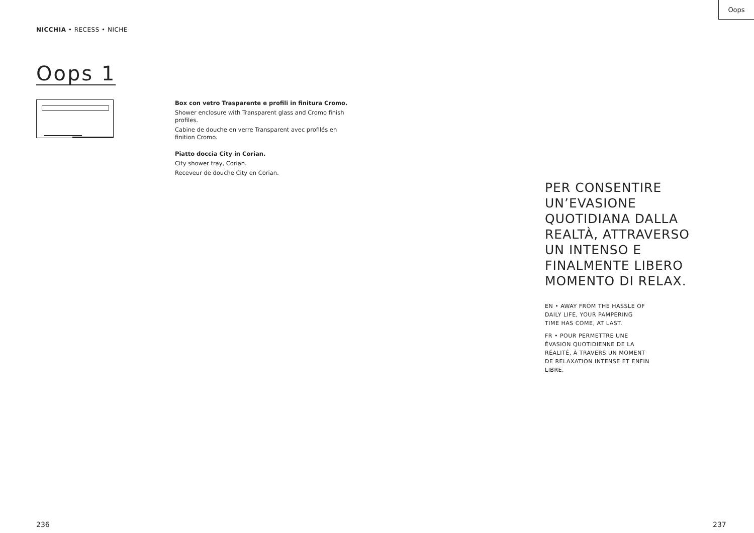Oops
NICCHIA • RECESS • NICHE
Oops 1
Box con vetro Trasparente e profili in finitura Cromo.
Shower enclosure with Transparent glass and Cromo finish profiles.
Cabine de douche en verre Transparent avec profilés en finition Cromo.
Piatto doccia City in Corian.
City shower tray, Corian.
Receveur de douche City en Corian.
PER CONSENTIRE UN’EVASIONE QUOTIDIANA DALLA REALTÀ, ATTRAVERSO UN INTENSO E FINALMENTE LIBERO MOMENTO DI RELAX.
EN • AWAY FROM THE HASSLE OF
DAILY LIFE, YOUR PAMPERING
TIME HAS COME, AT LAST.
FR • POUR PERMETTRE UNE
ÉVASION QUOTIDIENNE DE LA
RÉALITÉ, À TRAVERS UN MOMENT
DE RELAXATION INTENSE ET ENFIN
LIBRE.
236 237